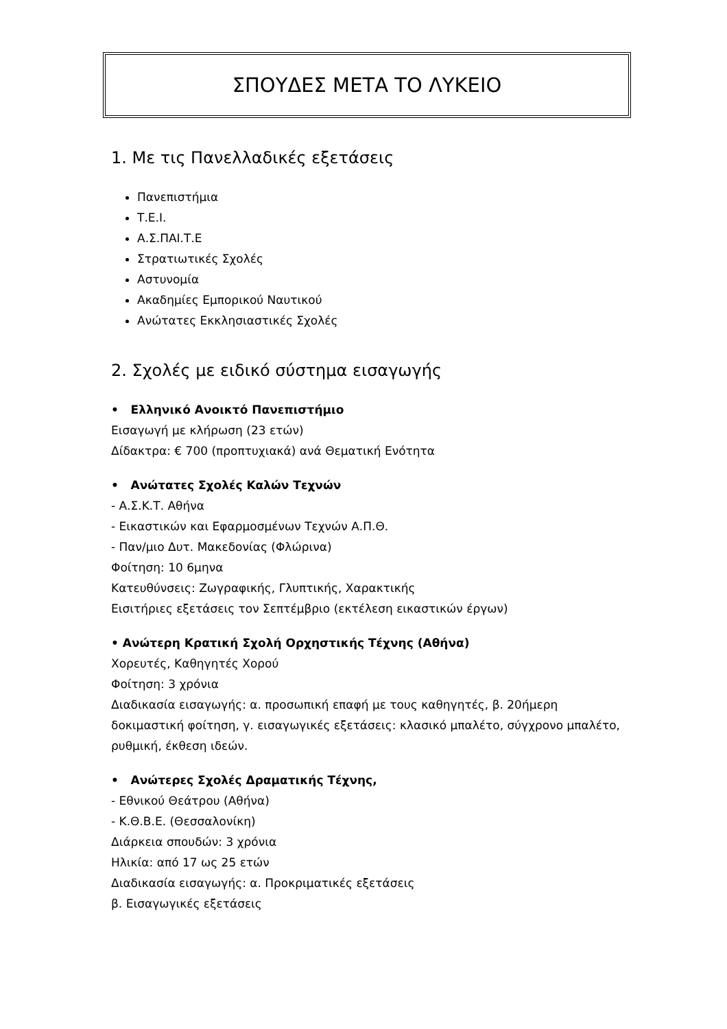ΣΠΟΥΔΕΣ ΜΕΤΑ ΤΟ ΛΥΚΕΙΟ
1. Με τις Πανελλαδικές εξετάσεις
Πανεπιστήμια
Τ.Ε.Ι.
Α.Σ.ΠΑΙ.Τ.Ε
Στρατιωτικές Σχολές
Αστυνομία
Ακαδημίες Εμπορικού Ναυτικού
Ανώτατες Εκκλησιαστικές Σχολές
2. Σχολές με ειδικό σύστημα εισαγωγής
• Ελληνικό Ανοικτό Πανεπιστήμιο
Εισαγωγή με κλήρωση (23 ετών)
Δίδακτρα: € 700 (προπτυχιακά) ανά Θεματική Ενότητα
• Ανώτατες Σχολές Καλών Τεχνών
- Α.Σ.Κ.Τ. Αθήνα
- Εικαστικών και Εφαρμοσμένων Τεχνών Α.Π.Θ.
- Παν/μιο Δυτ. Μακεδονίας (Φλώρινα)
Φοίτηση: 10 6μηνα
Κατευθύνσεις: Ζωγραφικής, Γλυπτικής, Χαρακτικής
Εισιτήριες εξετάσεις τον Σεπτέμβριο (εκτέλεση εικαστικών έργων)
• Ανώτερη Κρατική Σχολή Ορχηστικής Τέχνης (Αθήνα)
Χορευτές, Καθηγητές Χορού
Φοίτηση: 3 χρόνια
Διαδικασία εισαγωγής: α. προσωπική επαφή με τους καθηγητές, β. 20ήμερη δοκιμαστική φοίτηση, γ. εισαγωγικές εξετάσεις: κλασικό μπαλέτο, σύγχρονο μπαλέτο, ρυθμική, έκθεση ιδεών.
• Ανώτερες Σχολές Δραματικής Τέχνης,
- Εθνικού Θεάτρου (Αθήνα)
- Κ.Θ.Β.Ε. (Θεσσαλονίκη)
Διάρκεια σπουδών: 3 χρόνια
Ηλικία: από 17 ως 25 ετών
Διαδικασία εισαγωγής: α. Προκριματικές εξετάσεις
β. Εισαγωγικές εξετάσεις